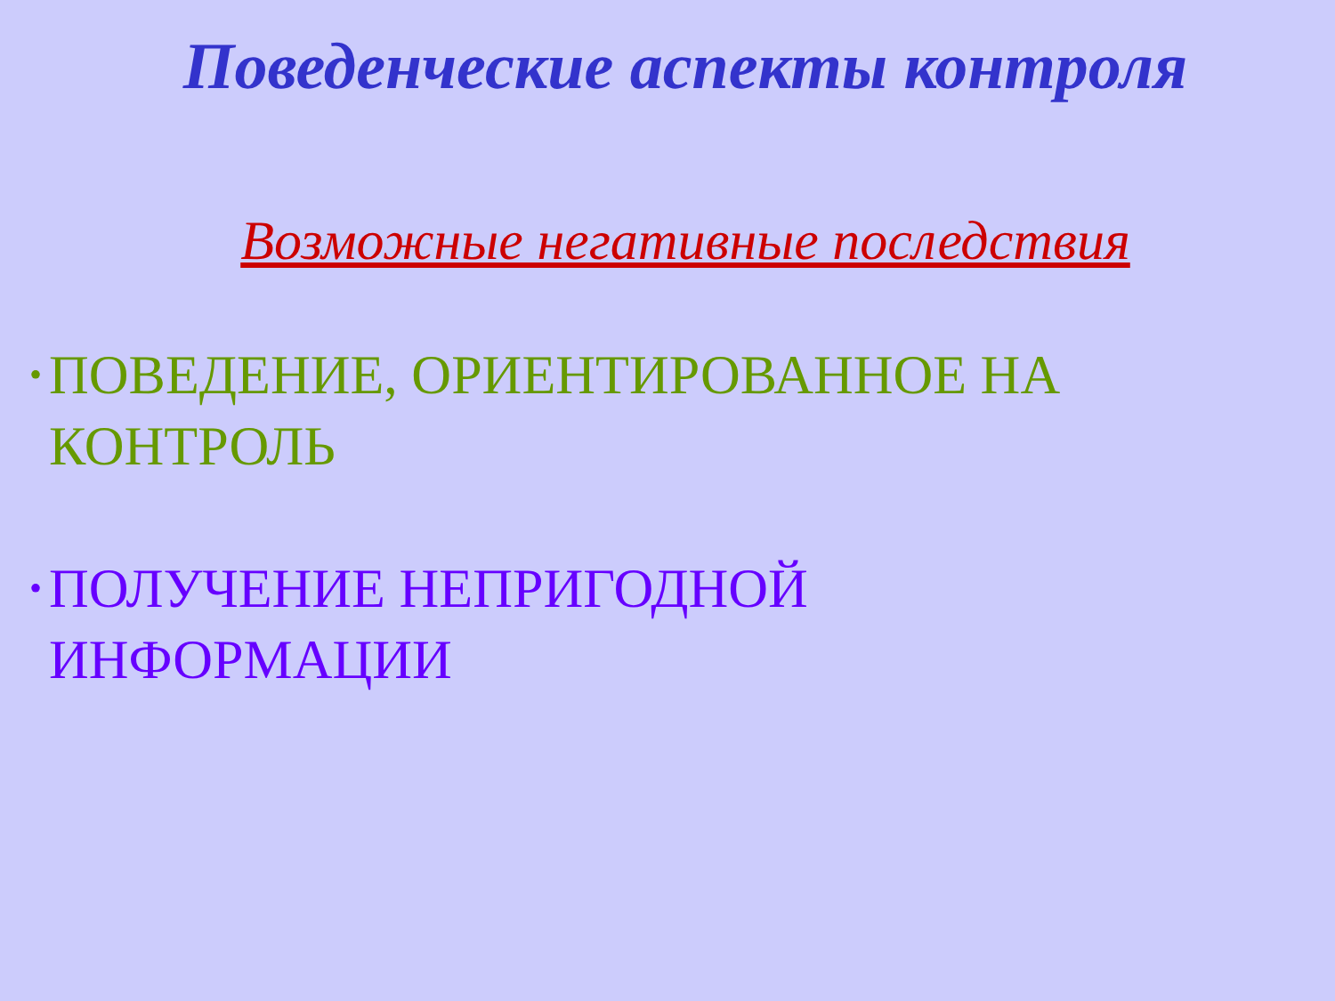Поведенческие аспекты контроля
Возможные негативные последствия
• ПОВЕДЕНИЕ, ОРИЕНТИРОВАННОЕ НА КОНТРОЛЬ
• ПОЛУЧЕНИЕ НЕПРИГОДНОЙ
ИНФОРМАЦИИ